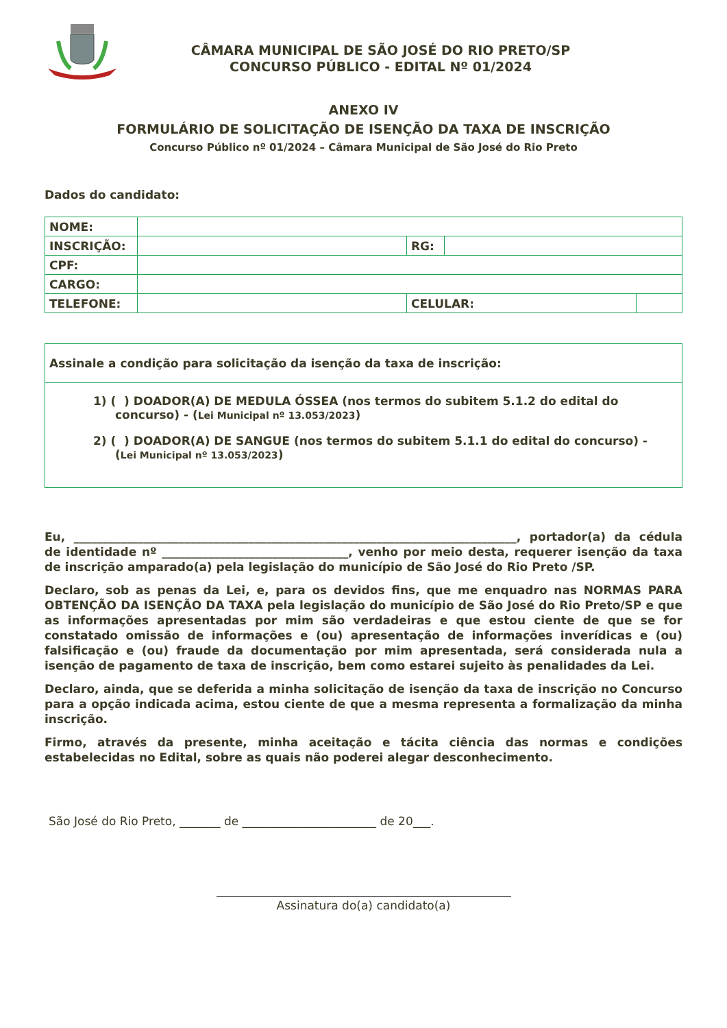CÂMARA MUNICIPAL DE SÃO JOSÉ DO RIO PRETO/SP
CONCURSO PÚBLICO - EDITAL Nº 01/2024
ANEXO IV
FORMULÁRIO DE SOLICITAÇÃO DE ISENÇÃO DA TAXA DE INSCRIÇÃO
Concurso Público nº 01/2024 – Câmara Municipal de São José do Rio Preto
Dados do candidato:
| NOME: | | | | |
| INSCRIÇÃO: | | RG: | | |
| CPF: | | | | |
| CARGO: | | | | |
| TELEFONE: | | CELULAR: | | |
Assinale a condição para solicitação da isenção da taxa de inscrição:
1) ( ) DOADOR(A) DE MEDULA ÓSSEA (nos termos do subitem 5.1.2 do edital do concurso) - (Lei Municipal nº 13.053/2023)
2) ( ) DOADOR(A) DE SANGUE (nos termos do subitem 5.1.1 do edital do concurso) - (Lei Municipal nº 13.053/2023)
Eu, ____________________________________________________________________________, portador(a) da cédula de identidade nº ________________________________, venho por meio desta, requerer isenção da taxa de inscrição amparado(a) pela legislação do município de São José do Rio Preto /SP.
Declaro, sob as penas da Lei, e, para os devidos fins, que me enquadro nas NORMAS PARA OBTENÇÃO DA ISENÇÃO DA TAXA pela legislação do município de São José do Rio Preto/SP e que as informações apresentadas por mim são verdadeiras e que estou ciente de que se for constatado omissão de informações e (ou) apresentação de informações inverídicas e (ou) falsificação e (ou) fraude da documentação por mim apresentada, será considerada nula a isenção de pagamento de taxa de inscrição, bem como estarei sujeito às penalidades da Lei.
Declaro, ainda, que se deferida a minha solicitação de isenção da taxa de inscrição no Concurso para a opção indicada acima, estou ciente de que a mesma representa a formalização da minha inscrição.
Firmo, através da presente, minha aceitação e tácita ciência das normas e condições estabelecidas no Edital, sobre as quais não poderei alegar desconhecimento.
São José do Rio Preto, _______ de _______________________ de 20___.
Assinatura do(a) candidato(a)